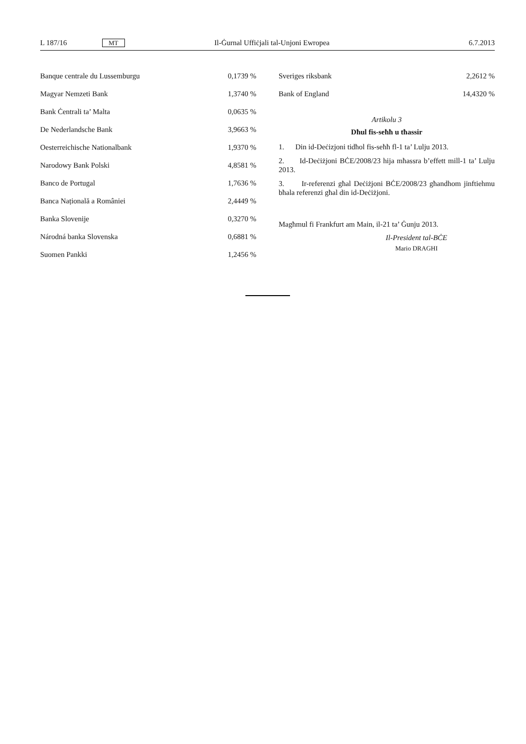L 187/16 MT Il-Ġurnal Uffiċjali tal-Unjoni Ewropea 6.7.2013
| Banque centrale du Lussemburgu | 0,1739 % |
| Magyar Nemzeti Bank | 1,3740 % |
| Bank Ċentrali ta’ Malta | 0,0635 % |
| De Nederlandsche Bank | 3,9663 % |
| Oesterreichische Nationalbank | 1,9370 % |
| Narodowy Bank Polski | 4,8581 % |
| Banco de Portugal | 1,7636 % |
| Banca Națională a României | 2,4449 % |
| Banka Slovenije | 0,3270 % |
| Národná banka Slovenska | 0,6881 % |
| Suomen Pankki | 1,2456 % |
| Sveriges riksbank | 2,2612 % |
| Bank of England | 14,4320 % |
Artikolu 3
Dħul fis-seħħ u tħassir
1. Din id-Deċizjoni tidħol fis-seħħ fl-1 ta’ Lulju 2013.
2. Id-Deċiżjoni BĊE/2008/23 hija mħassra b’effett mill-1 ta’ Lulju 2013.
3. Ir-referenzi għal Deċiżjoni BĊE/2008/23 għandhom jinftiehmu bħala referenzi għal din id-Deċiżjoni.
Magħmul fi Frankfurt am Main, il-21 ta’ Ġunju 2013.
Il-President tal-BĊE
Mario DRAGHI